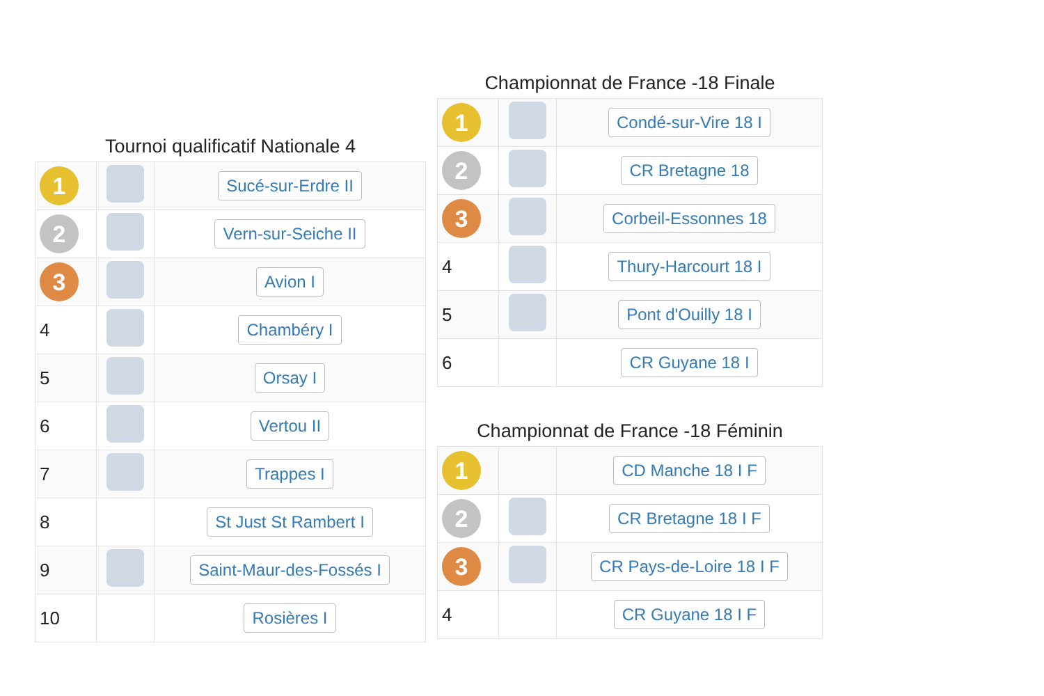Tournoi qualificatif Nationale 4
| 1 | | Sucé-sur-Erdre II |
| 2 | | Vern-sur-Seiche II |
| 3 | | Avion I |
| 4 | | Chambéry I |
| 5 | | Orsay I |
| 6 | | Vertou II |
| 7 | | Trappes I |
| 8 | | St Just St Rambert I |
| 9 | | Saint-Maur-des-Fossés I |
| 10 | | Rosières I |
Championnat de France -18 Finale
| 1 | | Condé-sur-Vire 18 I |
| 2 | | CR Bretagne 18 |
| 3 | | Corbeil-Essonnes 18 |
| 4 | | Thury-Harcourt 18 I |
| 5 | | Pont d'Ouilly 18 I |
| 6 | | CR Guyane 18 I |
Championnat de France -18 Féminin
| 1 | | CD Manche 18 I F |
| 2 | | CR Bretagne 18 I F |
| 3 | | CR Pays-de-Loire 18 I F |
| 4 | | CR Guyane 18 I F |